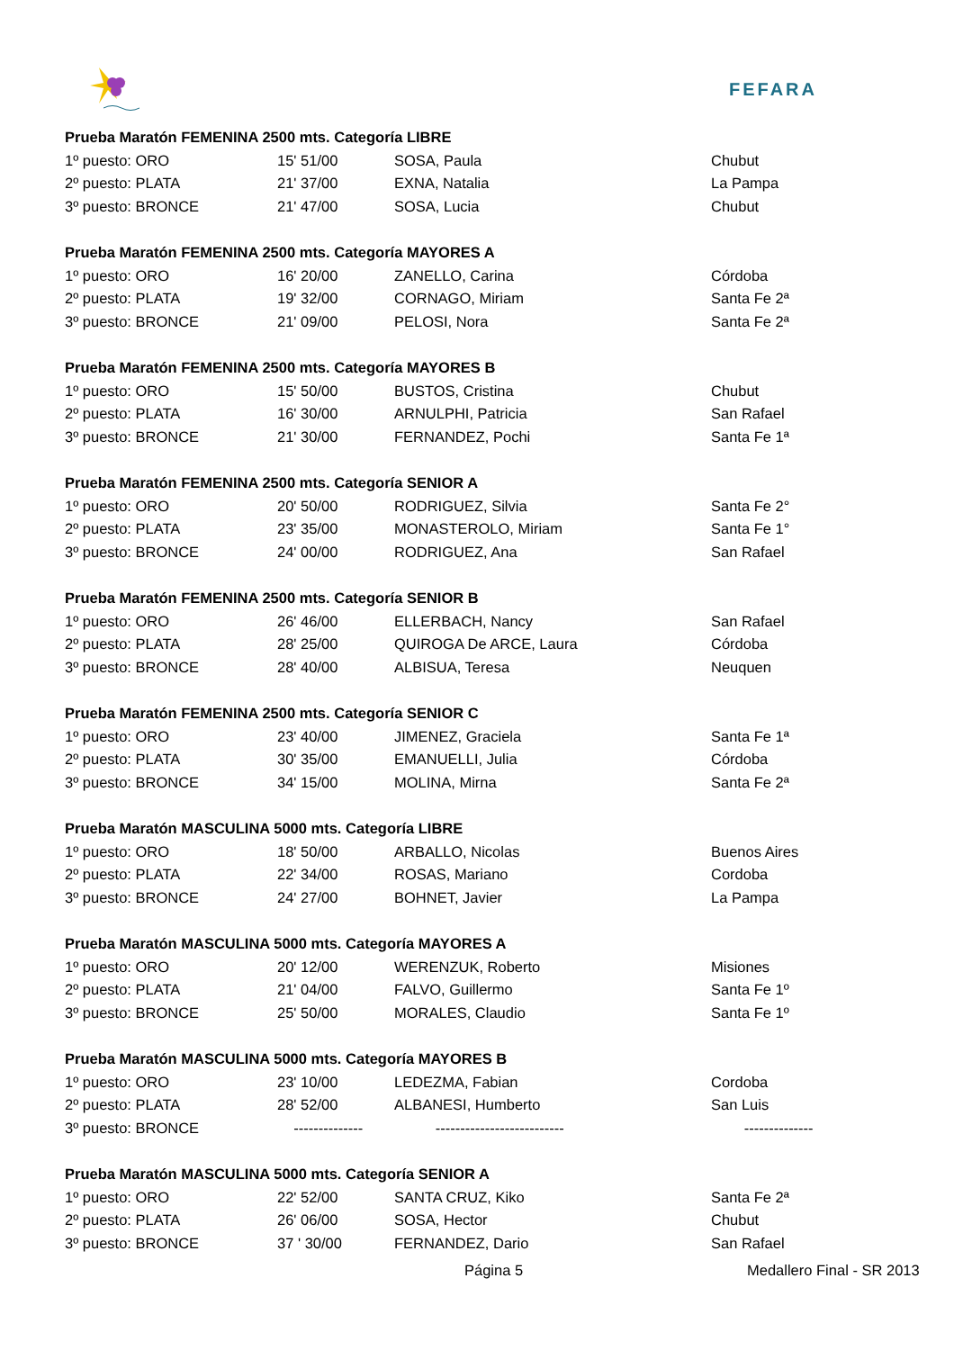FEFARA
| Prueba Maratón FEMENINA 2500 mts. Categoría LIBRE | | | |
| 1º puesto: ORO | 15' 51/00 | SOSA, Paula | Chubut |
| 2º puesto: PLATA | 21' 37/00 | EXNA, Natalia | La Pampa |
| 3º puesto: BRONCE | 21' 47/00 | SOSA, Lucia | Chubut |
| Prueba Maratón FEMENINA 2500 mts. Categoría MAYORES A | | | |
| 1º puesto: ORO | 16' 20/00 | ZANELLO, Carina | Córdoba |
| 2º puesto: PLATA | 19' 32/00 | CORNAGO, Miriam | Santa Fe 2ª |
| 3º puesto: BRONCE | 21' 09/00 | PELOSI, Nora | Santa Fe 2ª |
| Prueba Maratón FEMENINA 2500 mts. Categoría MAYORES B | | | |
| 1º puesto: ORO | 15' 50/00 | BUSTOS, Cristina | Chubut |
| 2º puesto: PLATA | 16' 30/00 | ARNULPHI, Patricia | San Rafael |
| 3º puesto: BRONCE | 21' 30/00 | FERNANDEZ, Pochi | Santa Fe 1ª |
| Prueba Maratón FEMENINA 2500 mts. Categoría SENIOR A | | | |
| 1º puesto: ORO | 20' 50/00 | RODRIGUEZ, Silvia | Santa Fe 2° |
| 2º puesto: PLATA | 23' 35/00 | MONASTEROLO, Miriam | Santa Fe 1° |
| 3º puesto: BRONCE | 24' 00/00 | RODRIGUEZ, Ana | San Rafael |
| Prueba Maratón FEMENINA 2500 mts. Categoría SENIOR B | | | |
| 1º puesto: ORO | 26' 46/00 | ELLERBACH, Nancy | San Rafael |
| 2º puesto: PLATA | 28' 25/00 | QUIROGA De ARCE, Laura | Córdoba |
| 3º puesto: BRONCE | 28' 40/00 | ALBISUA, Teresa | Neuquen |
| Prueba Maratón FEMENINA 2500 mts. Categoría SENIOR C | | | |
| 1º puesto: ORO | 23' 40/00 | JIMENEZ, Graciela | Santa Fe 1ª |
| 2º puesto: PLATA | 30' 35/00 | EMANUELLI, Julia | Córdoba |
| 3º puesto: BRONCE | 34' 15/00 | MOLINA, Mirna | Santa Fe 2ª |
| Prueba Maratón MASCULINA 5000 mts. Categoría LIBRE | | | |
| 1º puesto: ORO | 18' 50/00 | ARBALLO, Nicolas | Buenos Aires |
| 2º puesto: PLATA | 22' 34/00 | ROSAS, Mariano | Cordoba |
| 3º puesto: BRONCE | 24' 27/00 | BOHNET, Javier | La Pampa |
| Prueba Maratón MASCULINA 5000 mts. Categoría MAYORES A | | | |
| 1º puesto: ORO | 20' 12/00 | WERENZUK, Roberto | Misiones |
| 2º puesto: PLATA | 21' 04/00 | FALVO, Guillermo | Santa Fe 1º |
| 3º puesto: BRONCE | 25' 50/00 | MORALES, Claudio | Santa Fe 1º |
| Prueba Maratón MASCULINA 5000 mts. Categoría MAYORES B | | | |
| 1º puesto: ORO | 23' 10/00 | LEDEZMA, Fabian | Cordoba |
| 2º puesto: PLATA | 28' 52/00 | ALBANESI, Humberto | San Luis |
| 3º puesto: BRONCE | -------------- | -------------------------- | -------------- |
| Prueba Maratón MASCULINA 5000 mts. Categoría SENIOR A | | | |
| 1º puesto: ORO | 22' 52/00 | SANTA CRUZ, Kiko | Santa Fe 2ª |
| 2º puesto: PLATA | 26' 06/00 | SOSA, Hector | Chubut |
| 3º puesto: BRONCE | 37 ' 30/00 | FERNANDEZ, Dario | San Rafael |
Página 5 Medallero Final - SR 2013